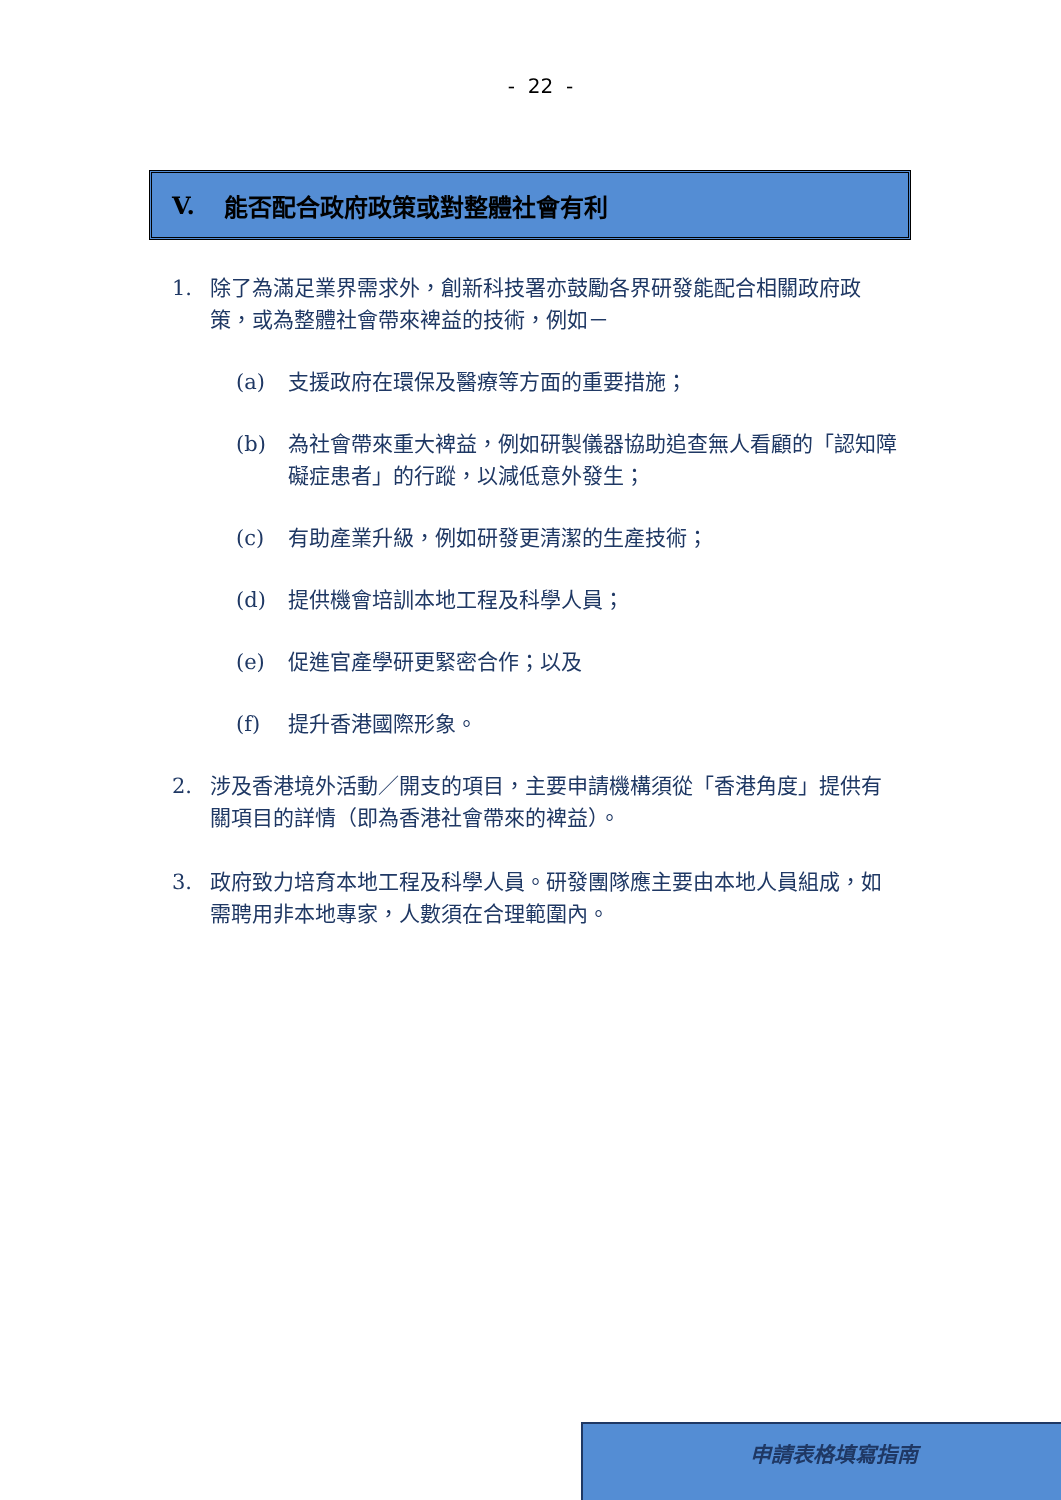- 22 -
V. 能否配合政府政策或對整體社會有利
1. 除了為滿足業界需求外，創新科技署亦鼓勵各界研發能配合相關政府政策，或為整體社會帶來裨益的技術，例如－
(a) 支援政府在環保及醫療等方面的重要措施；
(b) 為社會帶來重大裨益，例如研製儀器協助追查無人看顧的「認知障礙症患者」的行蹤，以減低意外發生；
(c) 有助產業升級，例如研發更清潔的生產技術；
(d) 提供機會培訓本地工程及科學人員；
(e) 促進官產學研更緊密合作；以及
(f) 提升香港國際形象。
2. 涉及香港境外活動／開支的項目，主要申請機構須從「香港角度」提供有關項目的詳情（即為香港社會帶來的裨益）。
3. 政府致力培育本地工程及科學人員。研發團隊應主要由本地人員組成，如需聘用非本地專家，人數須在合理範圍內。
申請表格填寫指南